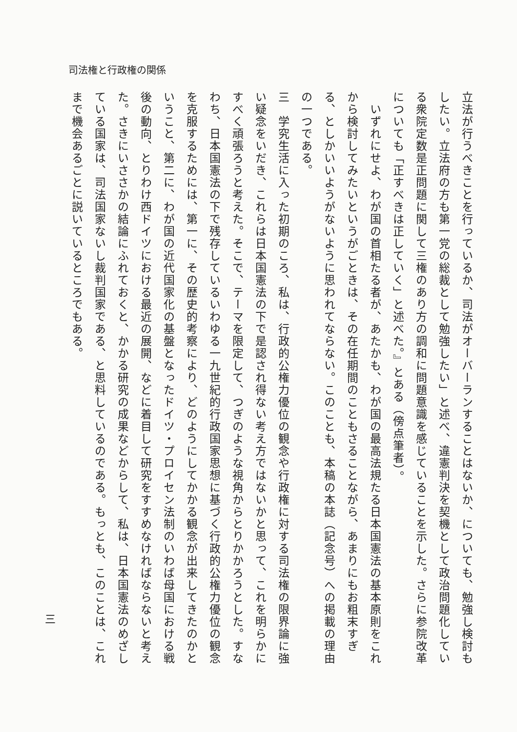司法権と行政権の関係
立法が行うべきことを行っているか、司法がオーバーランすることはないか、についても、勉強し検討もしたい。立法府の方も第一党の総裁として勉強したい」と述べ、違憲判決を契機として政治問題化している衆院定数是正問題に関して三権のあり方の調和に問題意識を感じていることを示した。さらに参院改革についても「正すべきは正していく」と述べた。』とある（傍点筆者）。
　いずれにせよ、わが国の首相たる者が、あたかも、わが国の最高法規たる日本国憲法の基本原則をこれから検討してみたいというがごときは、その在任期間のこともさることながら、あまりにもお粗末すぎる、としかいいようがないように思われてならない。このことも、本稿の本誌（記念号）への掲載の理由の一つである。
三　学究生活に入った初期のころ、私は、行政的公権力優位の観念や行政権に対する司法権の限界論に強い疑念をいだき、これらは日本国憲法の下で是認され得ない考え方ではないかと思って、これを明らかにすべく頑張ろうと考えた。そこで、テーマを限定して、つぎのような視角からとりかかろうとした。すなわち、日本国憲法の下で残存しているいわゆる一九世紀的行政国家思想に基づく行政的公権力優位の観念を克服するためには、第一に、その歴史的考察により、どのようにしてかかる観念が出来してきたのかということ、第二に、わが国の近代国家化の基盤となったドイツ・プロイセン法制のいわば母国における戦後の動向、とりわけ西ドイツにおける最近の展開、などに着目して研究をすすめなければならないと考えた。さきにいささかの結論にふれておくと、かかる研究の成果などからして、私は、日本国憲法のめざしている国家は、司法国家ないし裁判国家である、と思料しているのである。もっとも、このことは、これまで機会あるごとに説いているところでもある。
三